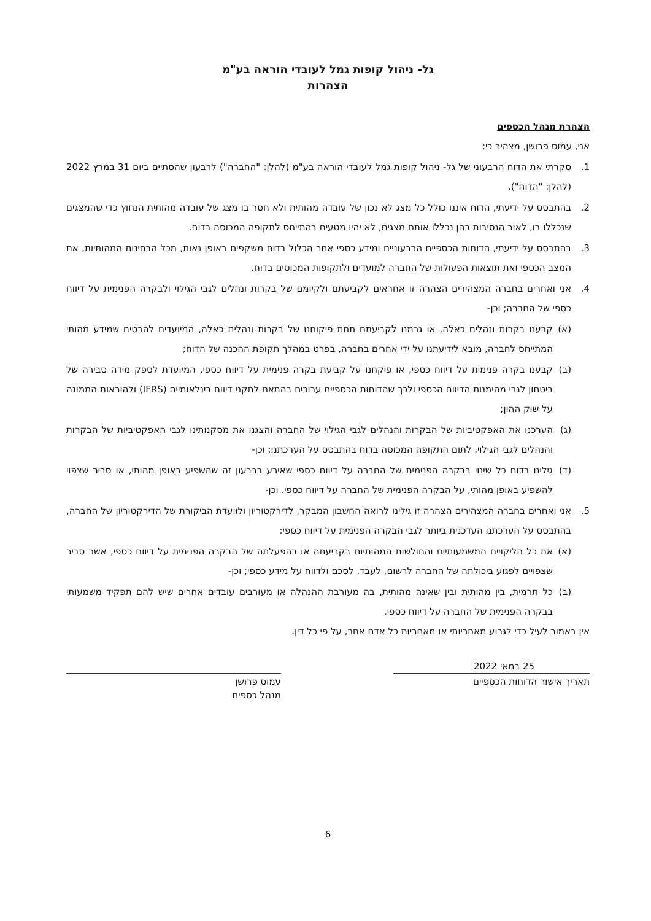גל- ניהול קופות גמל לעובדי הוראה בע"מ
הצהרות
הצהרת מנהל הכספים
אני, עמוס פרושן, מצהיר כי:
1. סקרתי את הדוח הרבעוני של גל- ניהול קופות גמל לעובדי הוראה בע"מ (להלן: "החברה") לרבעון שהסתיים ביום 31 במרץ 2022 (להלן: "הדוח").
2. בהתבסס על ידיעתי, הדוח איננו כולל כל מצג לא נכון של עובדה מהותית ולא חסר בו מצג של עובדה מהותית הנחוץ כדי שהמצגים שנכללו בו, לאור הנסיבות בהן נכללו אותם מצגים, לא יהיו מטעים בהתייחס לתקופה המכוסה בדוח.
3. בהתבסס על ידיעתי, הדוחות הכספיים הרבעוניים ומידע כספי אחר הכלול בדוח משקפים באופן נאות, מכל הבחינות המהותיות, את המצב הכספי ואת תוצאות הפעולות של החברה למועדים ולתקופות המכוסים בדוח.
4. אני ואחרים בחברה המצהירים הצהרה זו אחראים לקביעתם ולקיומם של בקרות ונהלים לגבי הגילוי ולבקרה הפנימית על דיווח כספי של החברה; וכן-
(א) קבענו בקרות ונהלים כאלה, או גרמנו לקביעתם תחת פיקוחנו של בקרות ונהלים כאלה, המיועדים להבטיח שמידע מהותי המתייחס לחברה, מובא לידיעתנו על ידי אחרים בחברה, בפרט במהלך תקופת ההכנה של הדוח;
(ב) קבענו בקרה פנימית על דיווח כספי, או פיקחנו על קביעת בקרה פנימית על דיווח כספי, המיועדת לספק מידה סבירה של ביטחון לגבי מהימנות הדיווח הכספי ולכך שהדוחות הכספיים ערוכים בהתאם לתקני דיווח בינלאומיים (IFRS) ולהוראות הממונה על שוק ההון;
(ג) הערכנו את האפקטיביות של הבקרות והנהלים לגבי הגילוי של החברה והצגנו את מסקנותינו לגבי האפקטיביות של הבקרות והנהלים לגבי הגילוי, לתום התקופה המכוסה בדוח בהתבסס על הערכתנו; וכן-
(ד) גילינו בדוח כל שינוי בבקרה הפנימית של החברה על דיווח כספי שאירע ברבעון זה שהשפיע באופן מהותי, או סביר שצפוי להשפיע באופן מהותי, על הבקרה הפנימית של החברה על דיווח כספי. וכן-
5. אני ואחרים בחברה המצהירים הצהרה זו גילינו לרואה החשבון המבקר, לדירקטוריון ולוועדת הביקורת של הדירקטוריון של החברה, בהתבסס על הערכתנו העדכנית ביותר לגבי הבקרה הפנימית על דיווח כספי:
(א) את כל הליקויים המשמעותיים והחולשות המהותיות בקביעתה או בהפעלתה של הבקרה הפנימית על דיווח כספי, אשר סביר שצפויים לפגוע ביכולתה של החברה לרשום, לעבד, לסכם ולדווח על מידע כספי; וכן-
(ב) כל תרמית, בין מהותית ובין שאינה מהותית, בה מעורבת ההנהלה או מעורבים עובדים אחרים שיש להם תפקיד משמעותי בבקרה הפנימית של החברה על דיווח כספי.
אין באמור לעיל כדי לגרוע מאחריותי או מאחריות כל אדם אחר, על פי כל דין.
25 במאי 2022
תאריך אישור הדוחות הכספיים
עמוס פרושן
מנהל כספים
6